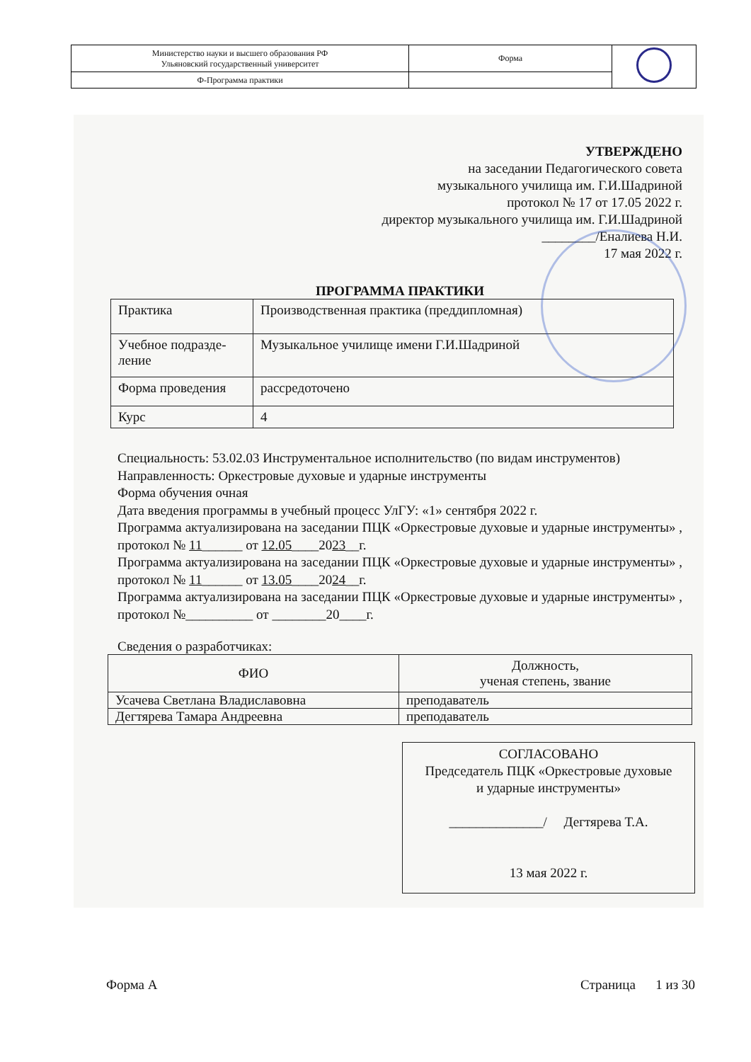| Министерство науки и высшего образования РФ Ульяновский государственный университет | Форма | |
| Ф-Программа практики | | |
УТВЕРЖДЕНО
на заседании Педагогического совета
музыкального училища им. Г.И.Шадриной
протокол № 17 от 17.05 2022 г.
директор музыкального училища им. Г.И.Шадриной
________/Еналиева Н.И.
17 мая 2022 г.
ПРОГРАММА ПРАКТИКИ
| Практика | Производственная практика (преддипломная) |
| Учебное подразде- ление | Музыкальное училище имени Г.И.Шадриной |
| Форма проведения | рассредоточено |
| Курс | 4 |
Специальность: 53.02.03 Инструментальное исполнительство (по видам инструментов)
Направленность: Оркестровые духовые и ударные инструменты
Форма обучения очная
Дата введения программы в учебный процесс УлГУ: «1» сентября 2022 г.
Программа актуализирована на заседании ПЦК «Оркестровые духовые и ударные инструменты» , протокол № 11______ от 12.05____2023__г.
Программа актуализирована на заседании ПЦК «Оркестровые духовые и ударные инструменты» , протокол № 11______ от 13.05____2024__г.
Программа актуализирована на заседании ПЦК «Оркестровые духовые и ударные инструменты» , протокол №__________ от ________20____г.
Сведения о разработчиках:
| ФИО | Должность, ученая степень, звание |
| --- | --- |
| Усачева Светлана Владиславовна | преподаватель |
| Дегтярева Тамара Андреевна | преподаватель |
СОГЛАСОВАНО
Председатель ПЦК «Оркестровые духовые
и ударные инструменты»
______________/ Дегтярева Т.А.
13 мая 2022 г.
Форма А Страница 1 из 30